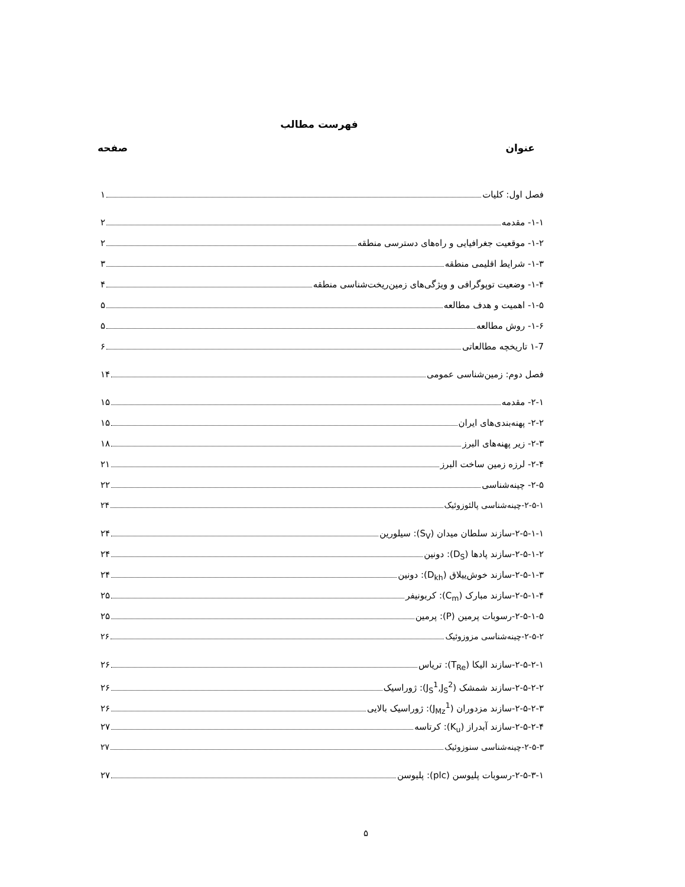فهرست مطالب
عنوان صفحه
فصل اول: کلیات ۱
۱-۱- مقدمه ۲
۱-۲- موقعیت جغرافیایی و راه‌های دسترسی منطقه ۲
۱-۳- شرایط اقلیمی منطقه ۳
۱-۴- وضعیت توپوگرافی و ویژگی‌های زمین‌ریخت‌شناسی منطقه ۴
۱-۵- اهمیت و هدف مطالعه ۵
۱-۶- روش مطالعه ۵
۱-7 تاریخچه مطالعاتی ۶
فصل دوم: زمین‌شناسی عمومی ۱۴
۲-۱- مقدمه ۱۵
۲-۲- پهنه‌بندی‌های ایران ۱۵
۲-۳- زیر پهنه‌های البرز ۱۸
۲-۴- لرزه زمین ساخت البرز ۲۱
۲-۵- چینه‌شناسی ۲۲
۲-۵-۱-چینه‌شناسی پالئوزوئیک ۲۴
۲-۵-۱-۱-سازند سلطان میدان (S<sub>V</sub>): سیلورین ۲۴
۲-۵-۱-۲-سازند پادها (D<sub>S</sub>): دونین ۲۴
۲-۵-۱-۳-سازند خوش‌ییلاق (D<sub>kh</sub>): دونین ۲۴
۲-۵-۱-۴-سازند مبارک (C<sub>m</sub>): کربونیفر ۲۵
۲-۵-۱-۵-رسوبات پرمین (P): پرمین ۲۵
۲-۵-۲-چینه‌شناسی مزوزوئیک ۲۶
۲-۵-۲-۱-سازند الیکا (T<sub>Re</sub>): تریاس ۲۶
۲-۵-۲-۲-سازند شمشک (J<sub>S</sub><sup>1</sup>,J<sub>S</sub><sup>2</sup>): ژوراسیک ۲۶
۲-۵-۲-۳-سازند مزدوران (J<sub>Mz</sub><sup>1</sup>): ژوراسیک بالایی ۲۶
۲-۵-۲-۴-سازند آبدراز (K<sub>u</sub>): کرتاسه ۲۷
۲-۵-۳-چینه‌شناسی سنوزوئیک ۲۷
۲-۵-۳-۱-رسوبات پلیوسن (plc): پلیوسن ۲۷
۵